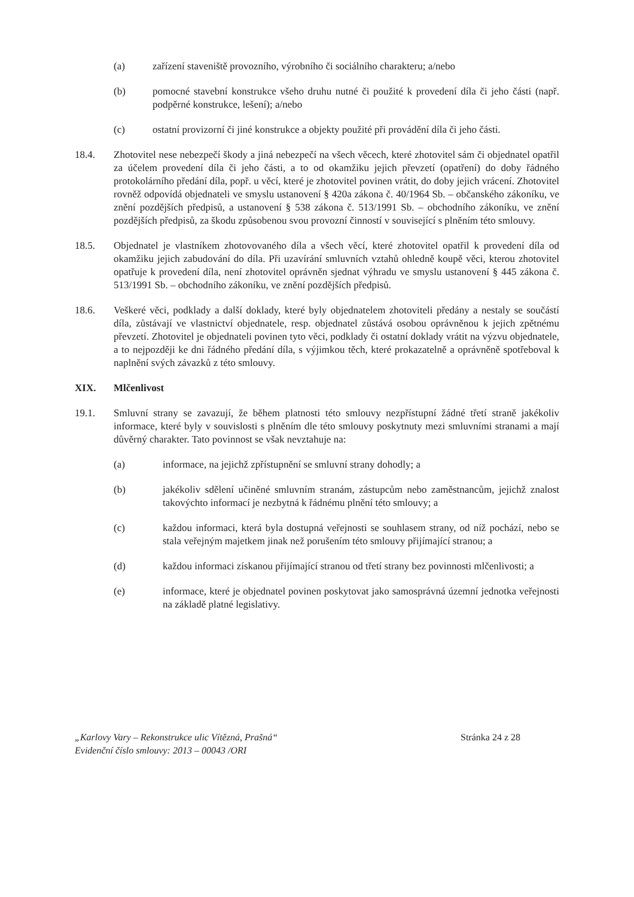(a) zařízení staveniště provozního, výrobního či sociálního charakteru; a/nebo
(b) pomocné stavební konstrukce všeho druhu nutné či použité k provedení díla či jeho části (např. podpěrné konstrukce, lešení); a/nebo
(c) ostatní provizorní či jiné konstrukce a objekty použité při provádění díla či jeho části.
18.4. Zhotovitel nese nebezpečí škody a jiná nebezpečí na všech věcech, které zhotovitel sám či objednatel opatřil za účelem provedení díla či jeho části, a to od okamžiku jejich převzetí (opatření) do doby řádného protokolárního předání díla, popř. u věcí, které je zhotovitel povinen vrátit, do doby jejich vrácení. Zhotovitel rovněž odpovídá objednateli ve smyslu ustanovení § 420a zákona č. 40/1964 Sb. – občanského zákoníku, ve znění pozdějších předpisů, a ustanovení § 538 zákona č. 513/1991 Sb. – obchodního zákoníku, ve znění pozdějších předpisů, za škodu způsobenou svou provozní činností v související s plněním této smlouvy.
18.5. Objednatel je vlastníkem zhotovovaného díla a všech věcí, které zhotovitel opatřil k provedení díla od okamžiku jejich zabudování do díla. Při uzavírání smluvních vztahů ohledně koupě věci, kterou zhotovitel opatřuje k provedení díla, není zhotovitel oprávněn sjednat výhradu ve smyslu ustanovení § 445 zákona č. 513/1991 Sb. – obchodního zákoníku, ve znění pozdějších předpisů.
18.6. Veškeré věci, podklady a další doklady, které byly objednatelem zhotoviteli předány a nestaly se součástí díla, zůstávají ve vlastnictví objednatele, resp. objednatel zůstává osobou oprávněnou k jejich zpětnému převzetí. Zhotovitel je objednateli povinen tyto věci, podklady či ostatní doklady vrátit na výzvu objednatele, a to nejpozději ke dni řádného předání díla, s výjimkou těch, které prokazatelně a oprávněně spotřeboval k naplnění svých závazků z této smlouvy.
XIX. Mlčenlivost
19.1. Smluvní strany se zavazují, že během platnosti této smlouvy nezpřístupní žádné třetí straně jakékoliv informace, které byly v souvislosti s plněním dle této smlouvy poskytnuty mezi smluvními stranami a mají důvěrný charakter. Tato povinnost se však nevztahuje na:
(a) informace, na jejichž zpřístupnění se smluvní strany dohodly; a
(b) jakékoliv sdělení učiněné smluvním stranám, zástupcům nebo zaměstnancům, jejichž znalost takovýchto informací je nezbytná k řádnému plnění této smlouvy; a
(c) každou informaci, která byla dostupná veřejnosti se souhlasem strany, od níž pochází, nebo se stala veřejným majetkem jinak než porušením této smlouvy přijímající stranou; a
(d) každou informaci získanou přijímající stranou od třetí strany bez povinnosti mlčenlivosti; a
(e) informace, které je objednatel povinen poskytovat jako samosprávná územní jednotka veřejnosti na základě platné legislativy.
„Karlovy Vary – Rekonstrukce ulic Vítězná, Prašná“
Evidenční číslo smlouvy: 2013 – 00043 /ORI
Stránka 24 z 28